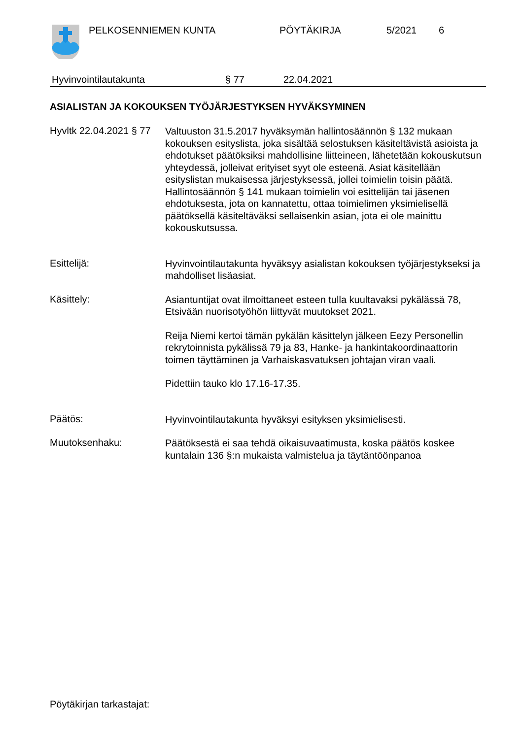PELKOSENNIEMEN KUNTA PÖYTÄKIRJA 5/2021 6
Hyvinvointilautakunta § 77 22.04.2021
ASIALISTAN JA KOKOUKSEN TYÖJÄRJESTYKSEN HYVÄKSYMINEN
Hyvltk 22.04.2021 § 77
Valtuuston 31.5.2017 hyväksymän hallintosäännön § 132 mukaan kokouksen esityslista, joka sisältää selostuksen käsiteltävistä asioista ja ehdotukset päätöksiksi mahdollisine liitteineen, lähetetään kokouskutsun yhteydessä, jolleivat erityiset syyt ole esteenä. Asiat käsitellään esityslistan mukaisessa järjestyksessä, jollei toimielin toisin päätä. Hallintosäännön § 141 mukaan toimielin voi esittelijän tai jäsenen ehdotuksesta, jota on kannatettu, ottaa toimielimen yksimielisellä päätöksellä käsiteltäväksi sellaisenkin asian, jota ei ole mainittu kokouskutsussa.
Esittelijä:
Hyvinvointilautakunta hyväksyy asialistan kokouksen työjärjestykseksi ja mahdolliset lisäasiat.
Käsittely:
Asiantuntijat ovat ilmoittaneet esteen tulla kuultavaksi pykälässä 78, Etsivään nuorisotyöhön liittyvät muutokset 2021.
Reija Niemi kertoi tämän pykälän käsittelyn jälkeen Eezy Personellin rekrytoinnista pykälissä 79 ja 83, Hanke- ja hankintakoordinaattorin toimen täyttäminen ja Varhaiskasvatuksen johtajan viran vaali.
Pidettiin tauko klo 17.16-17.35.
Päätös:
Hyvinvointilautakunta hyväksyi esityksen yksimielisesti.
Muutoksenhaku:
Päätöksestä ei saa tehdä oikaisuvaatimusta, koska päätös koskee kuntalain 136 §:n mukaista valmistelua ja täytäntöönpanoa
Pöytäkirjan tarkastajat: